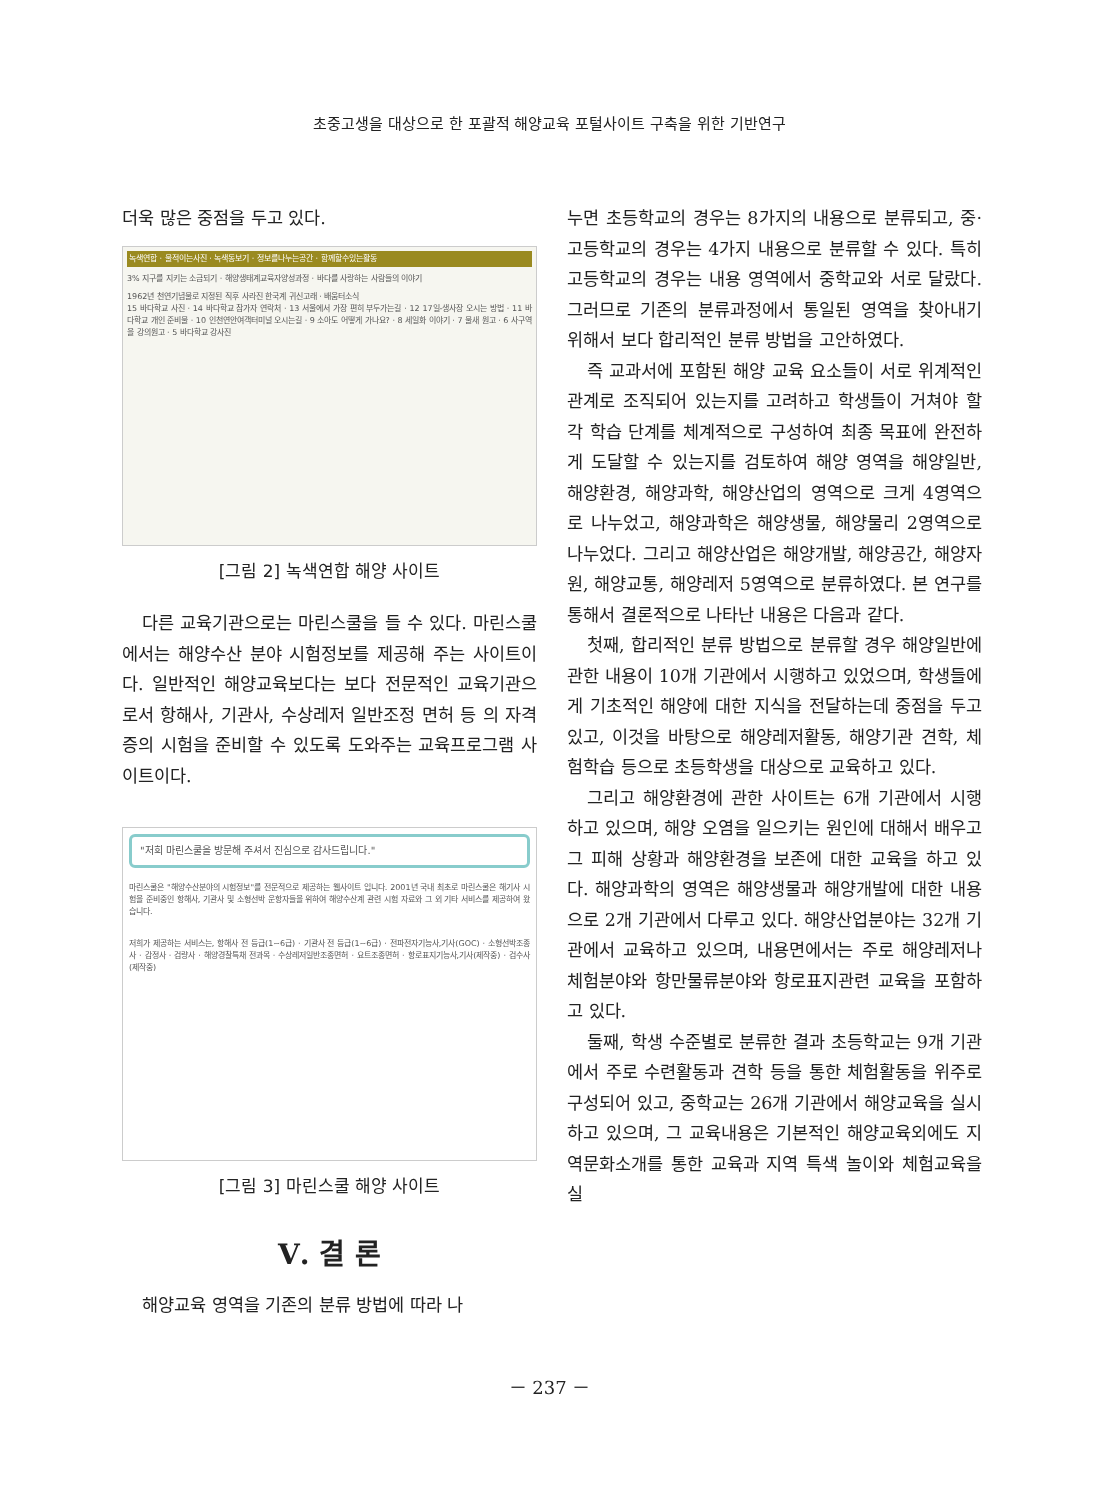초중고생을 대상으로 한 포괄적 해양교육 포털사이트 구축을 위한 기반연구
더욱 많은 중점을 두고 있다.
녹색연합 · 물적이는사진 · 녹색동보기 · 정보를나누는공간 · 함께할수있는활동
3% 지구를 지키는 소금되기 · 해양생태계교육자양성과정 · 바다를 사랑하는 사람들의 이야기
1962년 천연기념물로 지정된 직후 사라진 한국계 귀신고래 · 배움터소식
15 바다학교 사진 · 14 바다학교 참가자 연락처 · 13 서울에서 가장 편히 부두가는길 · 12 17일-생사장 오시는 방법 · 11 바다학교 개인 준비물 · 10 인천연안여객터미널 오시는길 · 9 소아도 어떻게 가나요? · 8 세일화 이야기 · 7 물새 원고 · 6 사구역을 강의원고 · 5 바다학교 강사진
[그림 2] 녹색연합 해양 사이트
다른 교육기관으로는 마린스쿨을 들 수 있다. 마린스쿨에서는 해양수산 분야 시험정보를 제공해 주는 사이트이다. 일반적인 해양교육보다는 보다 전문적인 교육기관으로서 항해사, 기관사, 수상레저 일반조정 면허 등 의 자격증의 시험을 준비할 수 있도록 도와주는 교육프로그램 사이트이다.
"저희 마린스쿨을 방문해 주셔서 진심으로 감사드립니다."
마린스쿨은 "해양수산분야의 시험정보"를 전문적으로 제공하는 웹사이트 입니다. 2001년 국내 최초로 마린스쿨은 해기사 시험을 준비중인 항해사, 기관사 및 소형선박 운항자들을 위하여 해양수산계 관련 시험 자료와 그 외 기타 서비스를 제공하여 왔습니다.
저희가 제공하는 서비스는, 항해사 전 등급(1~6급) · 기관사 전 등급(1~6급) · 전파전자기능사,기사(GOC) · 소형선박조종사 · 감정사 · 검량사 · 해양경찰특채 전과목 · 수상레저일반조종면허 · 요트조종면허 · 항로표지기능사,기사(제작중) · 검수사(제작중)
[그림 3] 마린스쿨 해양 사이트
Ⅴ. 결 론
해양교육 영역을 기존의 분류 방법에 따라 나
누면 초등학교의 경우는 8가지의 내용으로 분류되고, 중·고등학교의 경우는 4가지 내용으로 분류할 수 있다. 특히 고등학교의 경우는 내용 영역에서 중학교와 서로 달랐다. 그러므로 기존의 분류과정에서 통일된 영역을 찾아내기 위해서 보다 합리적인 분류 방법을 고안하였다.
즉 교과서에 포함된 해양 교육 요소들이 서로 위계적인 관계로 조직되어 있는지를 고려하고 학생들이 거쳐야 할 각 학습 단계를 체계적으로 구성하여 최종 목표에 완전하게 도달할 수 있는지를 검토하여 해양 영역을 해양일반, 해양환경, 해양과학, 해양산업의 영역으로 크게 4영역으로 나누었고, 해양과학은 해양생물, 해양물리 2영역으로 나누었다. 그리고 해양산업은 해양개발, 해양공간, 해양자원, 해양교통, 해양레저 5영역으로 분류하였다. 본 연구를 통해서 결론적으로 나타난 내용은 다음과 같다.
첫째, 합리적인 분류 방법으로 분류할 경우 해양일반에 관한 내용이 10개 기관에서 시행하고 있었으며, 학생들에게 기초적인 해양에 대한 지식을 전달하는데 중점을 두고 있고, 이것을 바탕으로 해양레저활동, 해양기관 견학, 체험학습 등으로 초등학생을 대상으로 교육하고 있다.
그리고 해양환경에 관한 사이트는 6개 기관에서 시행하고 있으며, 해양 오염을 일으키는 원인에 대해서 배우고 그 피해 상황과 해양환경을 보존에 대한 교육을 하고 있다. 해양과학의 영역은 해양생물과 해양개발에 대한 내용으로 2개 기관에서 다루고 있다. 해양산업분야는 32개 기관에서 교육하고 있으며, 내용면에서는 주로 해양레저나 체험분야와 항만물류분야와 항로표지관련 교육을 포함하고 있다.
둘째, 학생 수준별로 분류한 결과 초등학교는 9개 기관에서 주로 수련활동과 견학 등을 통한 체험활동을 위주로 구성되어 있고, 중학교는 26개 기관에서 해양교육을 실시하고 있으며, 그 교육내용은 기본적인 해양교육외에도 지역문화소개를 통한 교육과 지역 특색 놀이와 체험교육을 실
－ 237 －